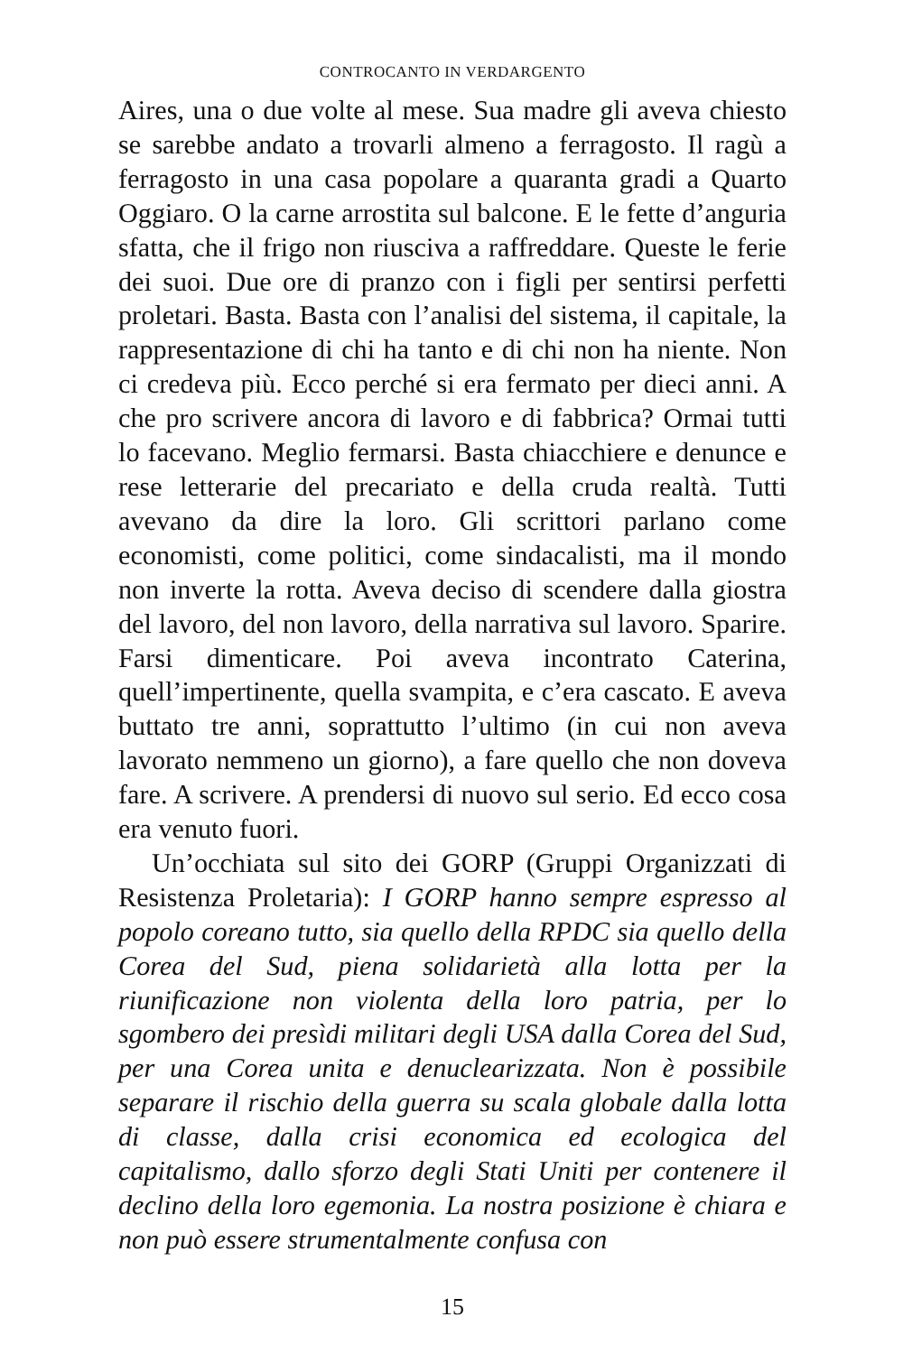CONTROCANTO IN VERDARGENTO
Aires, una o due volte al mese. Sua madre gli aveva chiesto se sarebbe andato a trovarli almeno a ferragosto. Il ragù a ferragosto in una casa popolare a quaranta gradi a Quarto Oggiaro. O la carne arrostita sul balcone. E le fette d’anguria sfatta, che il frigo non riusciva a raffreddare. Queste le ferie dei suoi. Due ore di pranzo con i figli per sentirsi perfetti proletari. Basta. Basta con l’analisi del sistema, il capitale, la rappresentazione di chi ha tanto e di chi non ha niente. Non ci credeva più. Ecco perché si era fermato per dieci anni. A che pro scrivere ancora di lavoro e di fabbrica? Ormai tutti lo facevano. Meglio fermarsi. Basta chiacchiere e denunce e rese letterarie del precariato e della cruda realtà. Tutti avevano da dire la loro. Gli scrittori parlano come economisti, come politici, come sindacalisti, ma il mondo non inverte la rotta. Aveva deciso di scendere dalla giostra del lavoro, del non lavoro, della narrativa sul lavoro. Sparire. Farsi dimenticare. Poi aveva incontrato Caterina, quell’impertinente, quella svampita, e c’era cascato. E aveva buttato tre anni, soprattutto l’ultimo (in cui non aveva lavorato nemmeno un giorno), a fare quello che non doveva fare. A scrivere. A prendersi di nuovo sul serio. Ed ecco cosa era venuto fuori.
Un’occhiata sul sito dei GORP (Gruppi Organizzati di Resistenza Proletaria): I GORP hanno sempre espresso al popolo coreano tutto, sia quello della RPDC sia quello della Corea del Sud, piena solidarietà alla lotta per la riunificazione non violenta della loro patria, per lo sgombero dei presìdi militari degli USA dalla Corea del Sud, per una Corea unita e denuclearizzata. Non è possibile separare il rischio della guerra su scala globale dalla lotta di classe, dalla crisi economica ed ecologica del capitalismo, dallo sforzo degli Stati Uniti per contenere il declino della loro egemonia. La nostra posizione è chiara e non può essere strumentalmente confusa con
15